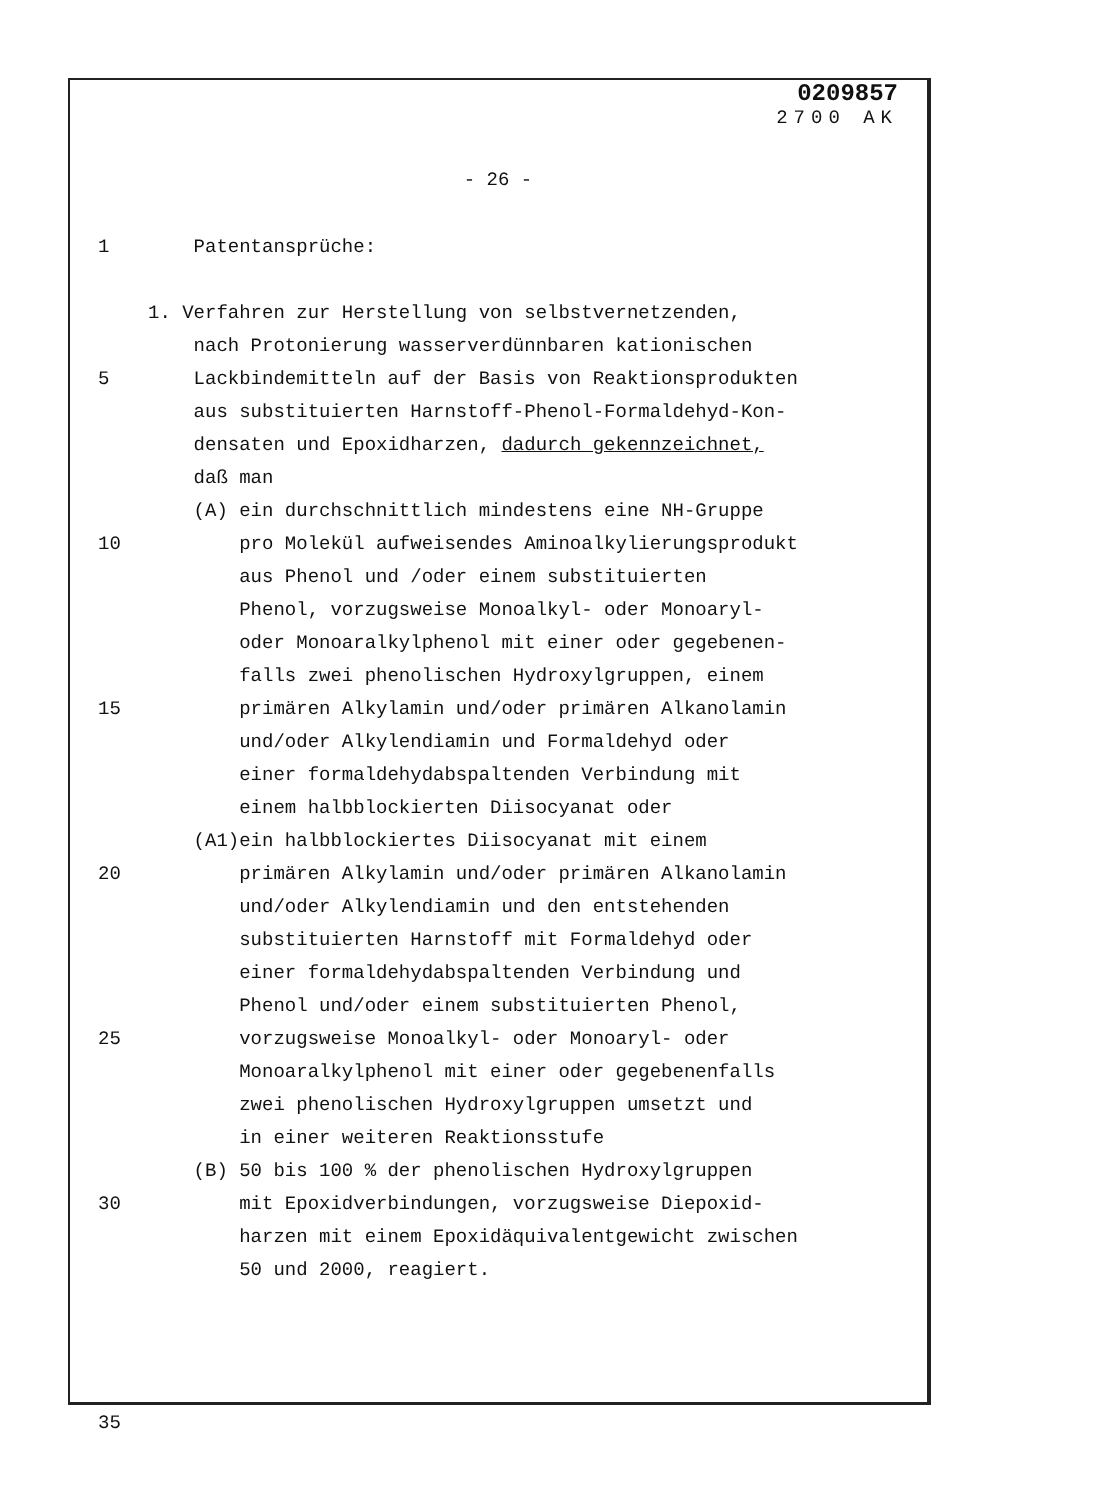0209857
2700 AK
- 26 -
1 Patentansprüche:
1. Verfahren zur Herstellung von selbstvernetzenden,
nach Protonierung wasserverdünnbaren kationischen
5 Lackbindemitteln auf der Basis von Reaktionsprodukten
aus substituierten Harnstoff-Phenol-Formaldehyd-Kon-
densaten und Epoxidharzen, dadurch gekennzeichnet,
daß man
(A) ein durchschnittlich mindestens eine NH-Gruppe
10 pro Molekül aufweisendes Aminoalkylierungsprodukt
aus Phenol und /oder einem substituierten
Phenol, vorzugsweise Monoalkyl- oder Monoaryl-
oder Monoaralkylphenol mit einer oder gegebenen-
falls zwei phenolischen Hydroxylgruppen, einem
15 primären Alkylamin und/oder primären Alkanolamin
und/oder Alkylendiamin und Formaldehyd oder
einer formaldehydabspaltenden Verbindung mit
einem halbblockierten Diisocyanat oder
(A1)ein halbblockiertes Diisocyanat mit einem
20 primären Alkylamin und/oder primären Alkanolamin
und/oder Alkylendiamin und den entstehenden
substituierten Harnstoff mit Formaldehyd oder
einer formaldehydabspaltenden Verbindung und
Phenol und/oder einem substituierten Phenol,
25 vorzugsweise Monoalkyl- oder Monoaryl- oder
Monoaralkylphenol mit einer oder gegebenenfalls
zwei phenolischen Hydroxylgruppen umsetzt und
in einer weiteren Reaktionsstufe
(B) 50 bis 100 % der phenolischen Hydroxylgruppen
30 mit Epoxidverbindungen, vorzugsweise Diepoxid-
harzen mit einem Epoxidäquivalentgewicht zwischen
50 und 2000, reagiert.
35